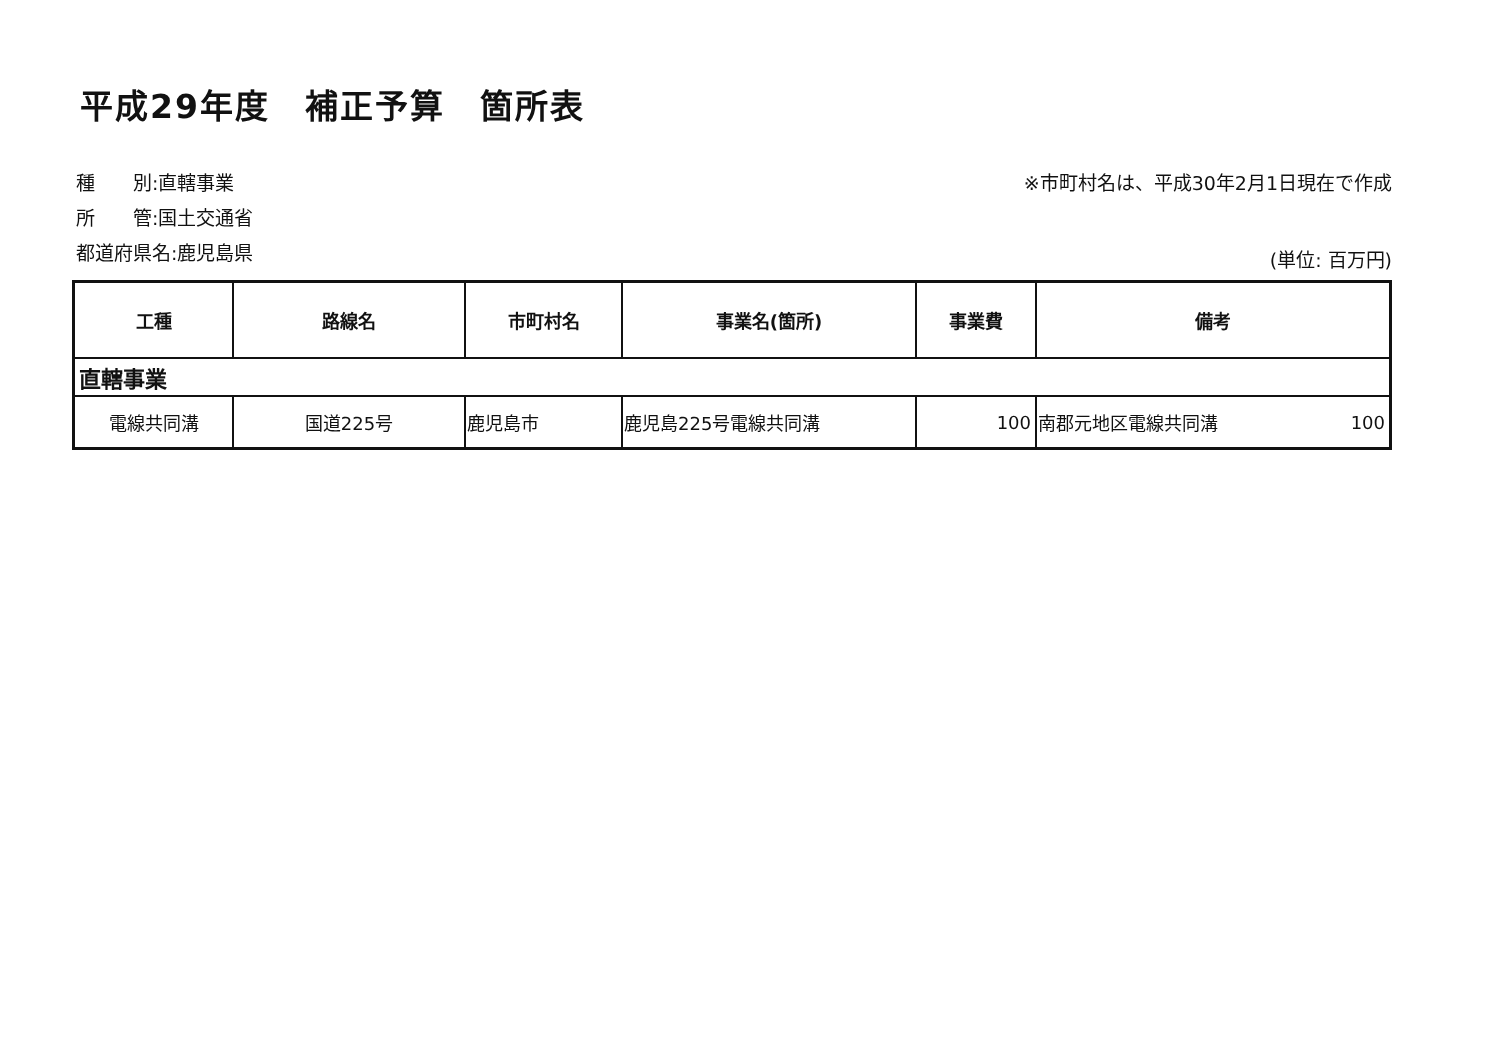平成29年度　補正予算　箇所表
種　　別:直轄事業
所　　管:国土交通省
都道府県名:鹿児島県
※市町村名は、平成30年2月1日現在で作成
(単位: 百万円)
| 工種 | 路線名 | 市町村名 | 事業名(箇所) | 事業費 | 備考 | |
| --- | --- | --- | --- | --- | --- | --- |
| 直轄事業 | | | | | | |
| 電線共同溝 | 国道225号 | 鹿児島市 | 鹿児島225号電線共同溝 | 100 | 南郡元地区電線共同溝 | 100 |